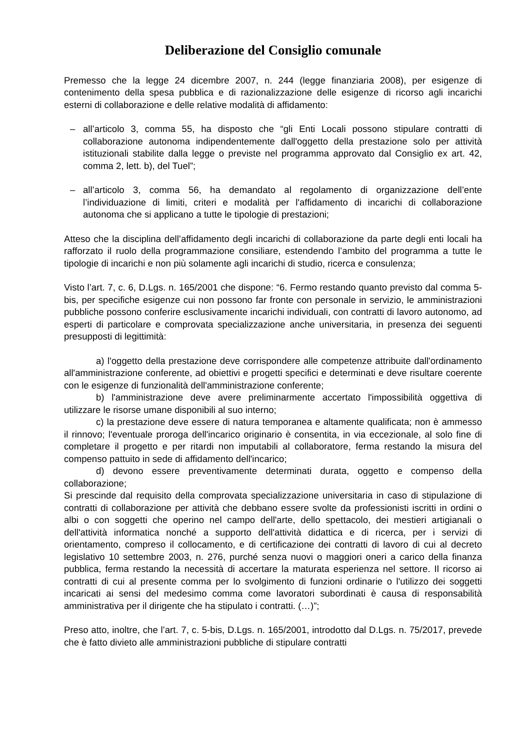Deliberazione del Consiglio comunale
Premesso che la legge 24 dicembre 2007, n. 244 (legge finanziaria 2008), per esigenze di contenimento della spesa pubblica e di razionalizzazione delle esigenze di ricorso agli incarichi esterni di collaborazione e delle relative modalità di affidamento:
– all’articolo 3, comma 55, ha disposto che “gli Enti Locali possono stipulare contratti di collaborazione autonoma indipendentemente dall'oggetto della prestazione solo per attività istituzionali stabilite dalla legge o previste nel programma approvato dal Consiglio ex art. 42, comma 2, lett. b), del Tuel”;
– all’articolo 3, comma 56, ha demandato al regolamento di organizzazione dell’ente l’individuazione di limiti, criteri e modalità per l'affidamento di incarichi di collaborazione autonoma che si applicano a tutte le tipologie di prestazioni;
Atteso che la disciplina dell’affidamento degli incarichi di collaborazione da parte degli enti locali ha rafforzato il ruolo della programmazione consiliare, estendendo l’ambito del programma a tutte le tipologie di incarichi e non più solamente agli incarichi di studio, ricerca e consulenza;
Visto l’art. 7, c. 6, D.Lgs. n. 165/2001 che dispone: “6. Fermo restando quanto previsto dal comma 5-bis, per specifiche esigenze cui non possono far fronte con personale in servizio, le amministrazioni pubbliche possono conferire esclusivamente incarichi individuali, con contratti di lavoro autonomo, ad esperti di particolare e comprovata specializzazione anche universitaria, in presenza dei seguenti presupposti di legittimità:
a) l'oggetto della prestazione deve corrispondere alle competenze attribuite dall'ordinamento all'amministrazione conferente, ad obiettivi e progetti specifici e determinati e deve risultare coerente con le esigenze di funzionalità dell'amministrazione conferente;
b) l'amministrazione deve avere preliminarmente accertato l'impossibilità oggettiva di utilizzare le risorse umane disponibili al suo interno;
c) la prestazione deve essere di natura temporanea e altamente qualificata; non è ammesso il rinnovo; l'eventuale proroga dell'incarico originario è consentita, in via eccezionale, al solo fine di completare il progetto e per ritardi non imputabili al collaboratore, ferma restando la misura del compenso pattuito in sede di affidamento dell'incarico;
d) devono essere preventivamente determinati durata, oggetto e compenso della collaborazione;
Si prescinde dal requisito della comprovata specializzazione universitaria in caso di stipulazione di contratti di collaborazione per attività che debbano essere svolte da professionisti iscritti in ordini o albi o con soggetti che operino nel campo dell'arte, dello spettacolo, dei mestieri artigianali o dell'attività informatica nonché a supporto dell'attività didattica e di ricerca, per i servizi di orientamento, compreso il collocamento, e di certificazione dei contratti di lavoro di cui al decreto legislativo 10 settembre 2003, n. 276, purché senza nuovi o maggiori oneri a carico della finanza pubblica, ferma restando la necessità di accertare la maturata esperienza nel settore. Il ricorso ai contratti di cui al presente comma per lo svolgimento di funzioni ordinarie o l'utilizzo dei soggetti incaricati ai sensi del medesimo comma come lavoratori subordinati è causa di responsabilità amministrativa per il dirigente che ha stipulato i contratti. (…)”;
Preso atto, inoltre, che l’art. 7, c. 5-bis, D.Lgs. n. 165/2001, introdotto dal D.Lgs. n. 75/2017, prevede che è fatto divieto alle amministrazioni pubbliche di stipulare contratti